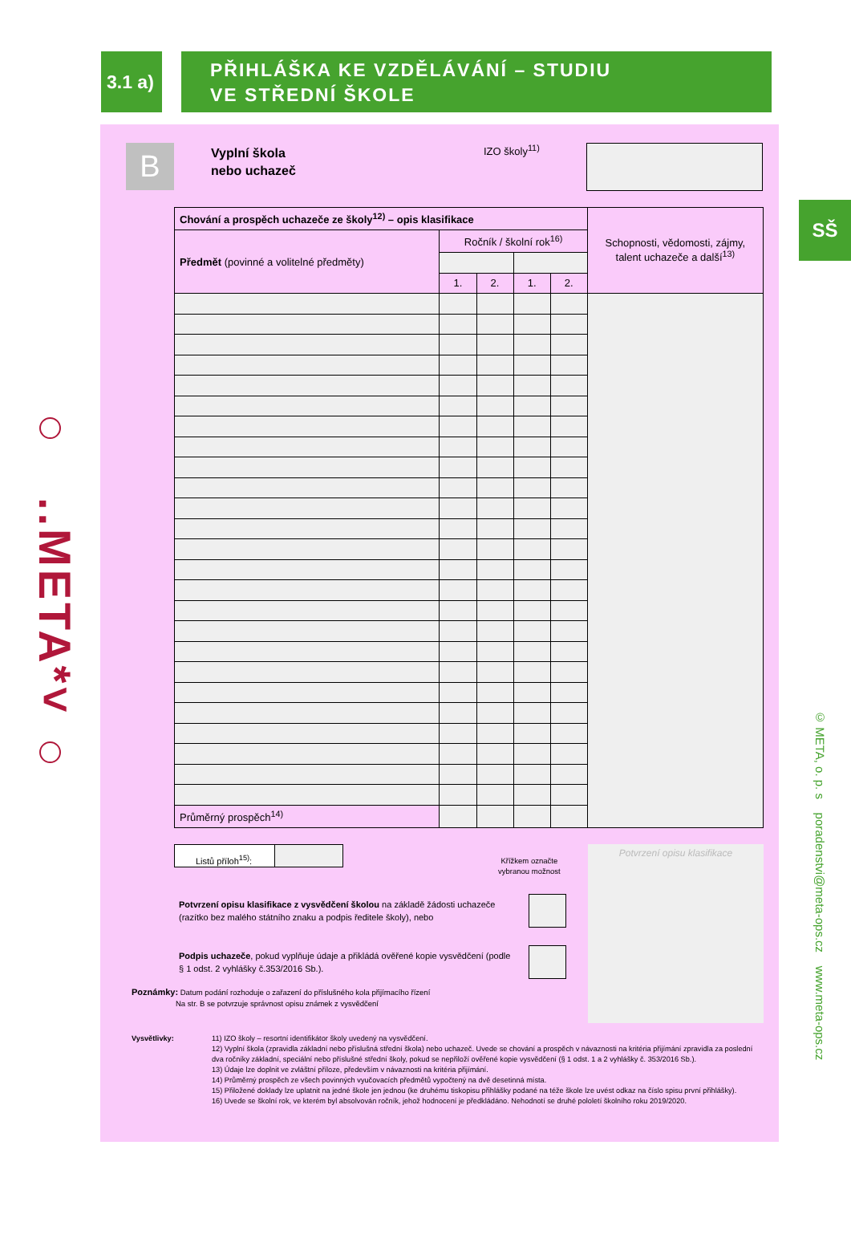3.1 a)
PŘIHLÁŠKA KE VZDĚLÁVÁNÍ – STUDIU
VE STŘEDNÍ ŠKOLE
..META*˅
B
Vyplní škola
nebo uchazeč
IZO školy<sup>11)</sup>
| Chování a prospěch uchazeče ze školy<sup>12)</sup> – opis klasifikace | | | | | Schopnosti, vědomosti, zájmy, talent uchazeče a další<sup>13)</sup> |
| Předmět (povinné a volitelné předměty) | Ročník / školní rok<sup>16)</sup> | | | | |
| | 1. | 2. | 1. | 2. | |
| Průměrný prospěch<sup>14)</sup> | | | | | |
Listů příloh<sup>15)</sup>:
Křížkem označte
vybranou možnost
Potvrzení opisu klasifikace z vysvědčení školou na základě žádosti uchazeče (razítko bez malého státního znaku a podpis ředitele školy), nebo
Podpis uchazeče, pokud vyplňuje údaje a přikládá ověřené kopie vysvědčení (podle § 1 odst. 2 vyhlášky č.353/2016 Sb.).
Potvrzení opisu klasifikace
Poznámky: Datum podání rozhoduje o zařazení do příslušného kola přijímacího řízení
Na str. B se potvrzuje správnost opisu známek z vysvědčení
Vysvětlivky: 11) IZO školy – resortní identifikátor školy uvedený na vysvědčení.
12) Vyplní škola (zpravidla základní nebo příslušná střední škola) nebo uchazeč. Uvede se chování a prospěch v návaznosti na kritéria přijímání zpravidla za poslední dva ročníky základní, speciální nebo příslušné střední školy, pokud se nepřiloží ověřené kopie vysvědčení (§ 1 odst. 1 a 2 vyhlášky č. 353/2016 Sb.).
13) Údaje lze doplnit ve zvláštní příloze, především v návaznosti na kritéria přijímání.
14) Průměrný prospěch ze všech povinných vyučovacích předmětů vypočtený na dvě desetinná místa.
15) Přiložené doklady lze uplatnit na jedné škole jen jednou (ke druhému tiskopisu přihlášky podané na téže škole lze uvést odkaz na číslo spisu první přihlášky).
16) Uvede se školní rok, ve kterém byl absolvován ročník, jehož hodnocení je předkládáno. Nehodnotí se druhé pololetí školního roku 2019/2020.
SŠ
© META, o. p. s poradenstvi@meta-ops.cz www.meta-ops.cz